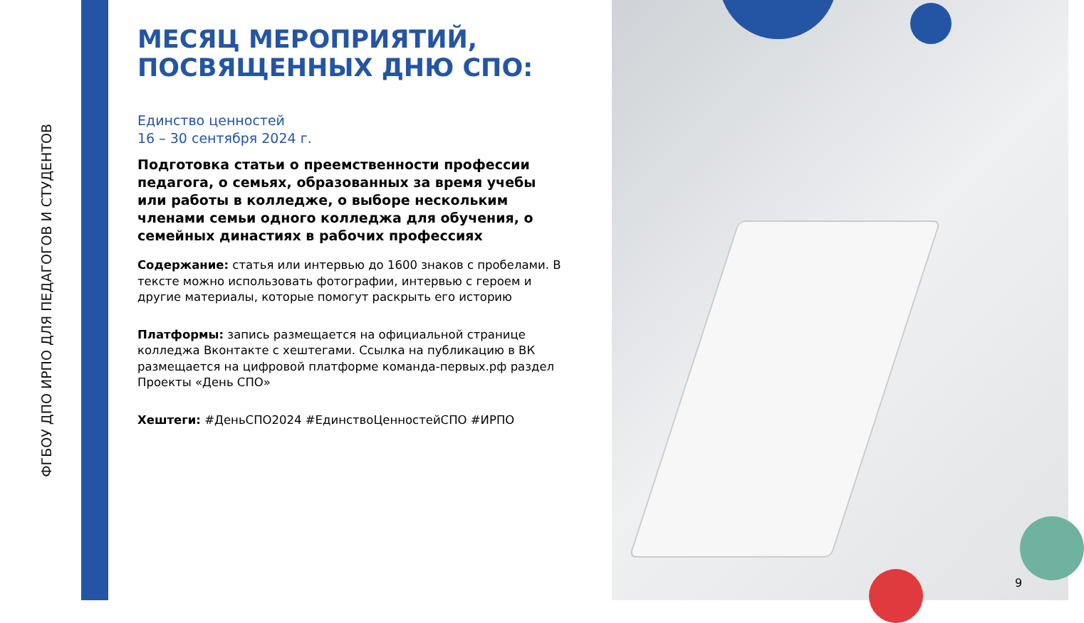ФГБОУ ДПО ИРПО ДЛЯ ПЕДАГОГОВ И СТУДЕНТОВ
МЕСЯЦ МЕРОПРИЯТИЙ, ПОСВЯЩЕННЫХ ДНЮ СПО:
Единство ценностей
16 – 30 сентября 2024 г.
Подготовка статьи о преемственности профессии педагога, о семьях, образованных за время учебы или работы в колледже, о выборе нескольким членами семьи одного колледжа для обучения, о семейных династиях в рабочих профессиях
Содержание: статья или интервью до 1600 знаков с пробелами. В тексте можно использовать фотографии, интервью с героем и другие материалы, которые помогут раскрыть его историю
Платформы: запись размещается на официальной странице колледжа Вконтакте с хештегами. Ссылка на публикацию в ВК размещается на цифровой платформе команда-первых.рф раздел Проекты «День СПО»
Хештеги: #ДеньСПО2024 #ЕдинствоЦенностейСПО #ИРПО
9